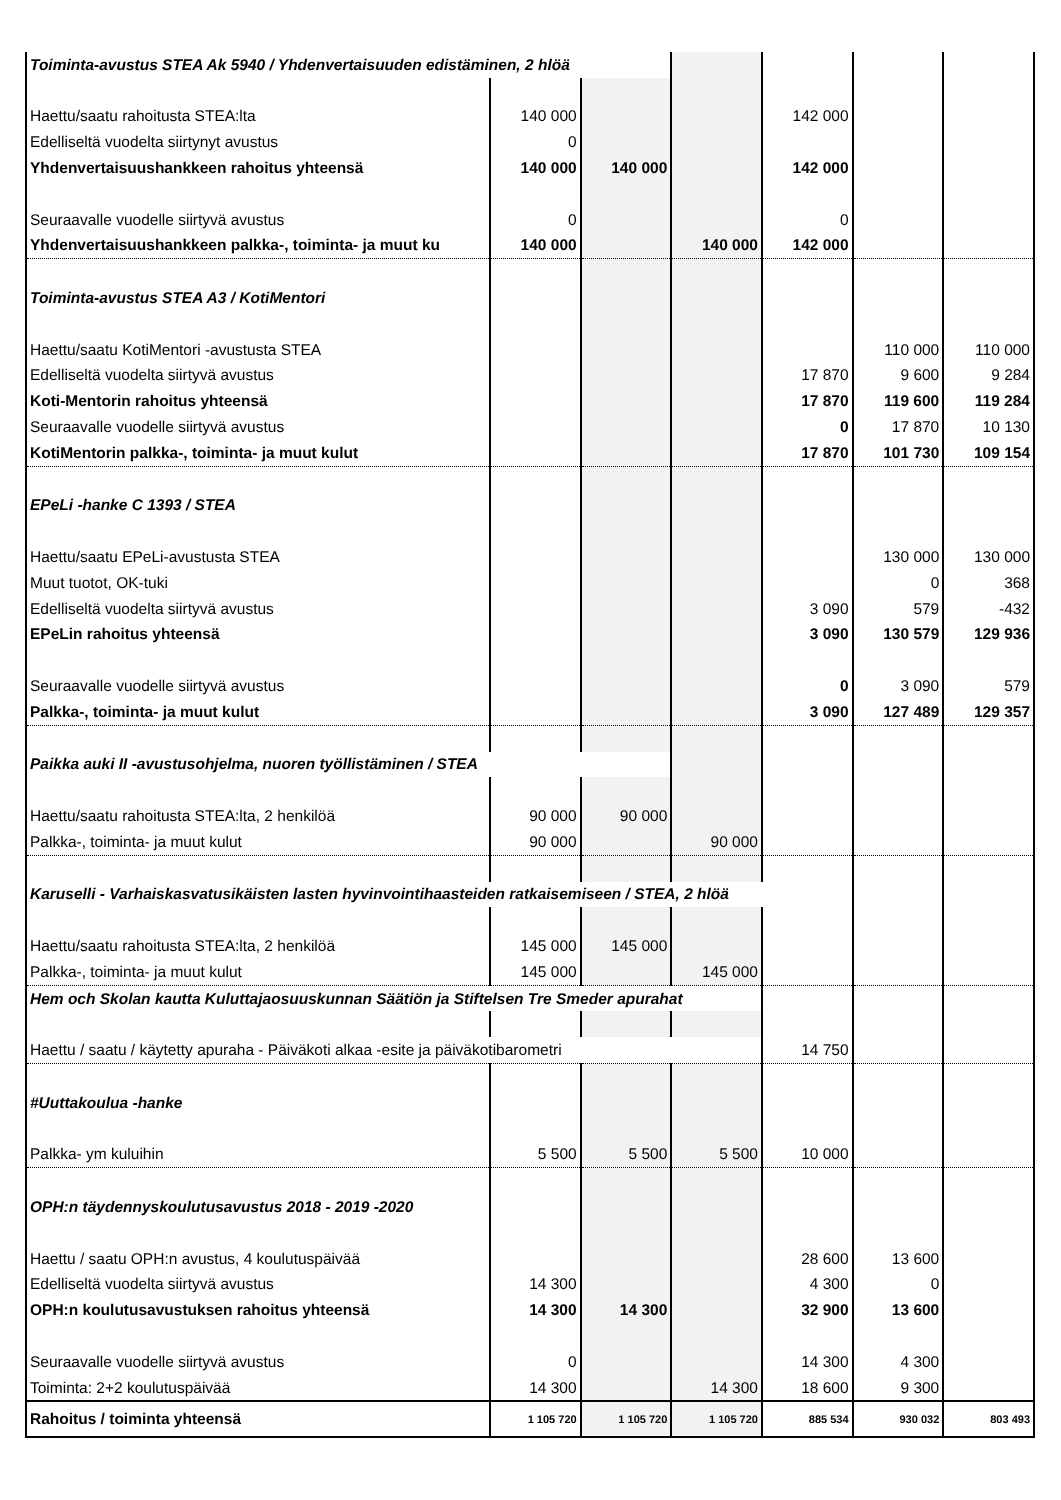| Toiminta-avustus STEA Ak 5940 / Yhdenvertaisuuden edistäminen, 2 hlöä | | | | | | |
| Haettu/saatu rahoitusta STEA:lta | 140 000 | | | 142 000 | | |
| Edelliseltä vuodelta siirtynyt avustus | 0 | | | | | |
| Yhdenvertaisuushankkeen rahoitus yhteensä | 140 000 | 140 000 | | 142 000 | | |
| Seuraavalle vuodelle siirtyvä avustus | 0 | | | 0 | | |
| Yhdenvertaisuushankkeen palkka-, toiminta- ja muut ku | 140 000 | | 140 000 | 142 000 | | |
| Toiminta-avustus STEA A3 / KotiMentori | | | | | | |
| Haettu/saatu KotiMentori -avustusta STEA | | | | | 110 000 | 110 000 |
| Edelliseltä vuodelta siirtyvä avustus | | | | 17 870 | 9 600 | 9 284 |
| Koti-Mentorin rahoitus yhteensä | | | | 17 870 | 119 600 | 119 284 |
| Seuraavalle vuodelle siirtyvä avustus | | | | 0 | 17 870 | 10 130 |
| KotiMentorin palkka-, toiminta- ja muut kulut | | | | 17 870 | 101 730 | 109 154 |
| EPeLi -hanke C 1393 / STEA | | | | | | |
| Haettu/saatu EPeLi-avustusta STEA | | | | | 130 000 | 130 000 |
| Muut tuotot, OK-tuki | | | | | 0 | 368 |
| Edelliseltä vuodelta siirtyvä avustus | | | | 3 090 | 579 | -432 |
| EPeLin rahoitus yhteensä | | | | 3 090 | 130 579 | 129 936 |
| Seuraavalle vuodelle siirtyvä avustus | | | | 0 | 3 090 | 579 |
| Palkka-, toiminta- ja muut kulut | | | | 3 090 | 127 489 | 129 357 |
| Paikka auki II -avustusohjelma, nuoren työllistäminen / STEA | | | | | | |
| Haettu/saatu rahoitusta STEA:lta, 2 henkilöä | 90 000 | 90 000 | | | | |
| Palkka-, toiminta- ja muut kulut | 90 000 | | 90 000 | | | |
| Karuselli - Varhaiskasvatusikäisten lasten hyvinvointihaasteiden ratkaisemiseen / STEA, 2 hlöä | | | | | | |
| Haettu/saatu rahoitusta STEA:lta, 2 henkilöä | 145 000 | 145 000 | | | | |
| Palkka-, toiminta- ja muut kulut | 145 000 | | 145 000 | | | |
| Hem och Skolan kautta Kuluttajaosuuskunnan Säätiön ja Stiftelsen Tre Smeder apurahat | | | | | | |
| Haettu / saatu / käytetty apuraha - Päiväkoti alkaa -esite ja päiväkotibarometri | | | | 14 750 | | |
| #Uuttakoulua -hanke | | | | | | |
| Palkka- ym kuluihin | 5 500 | 5 500 | 5 500 | 10 000 | | |
| OPH:n täydennyskoulutusavustus 2018 - 2019 -2020 | | | | | | |
| Haettu / saatu OPH:n avustus, 4 koulutuspäivää | | | | 28 600 | 13 600 | |
| Edelliseltä vuodelta siirtyvä avustus | 14 300 | | | 4 300 | 0 | |
| OPH:n koulutusavustuksen rahoitus yhteensä | 14 300 | 14 300 | | 32 900 | 13 600 | |
| Seuraavalle vuodelle siirtyvä avustus | 0 | | | 14 300 | 4 300 | |
| Toiminta: 2+2 koulutuspäivää | 14 300 | | 14 300 | 18 600 | 9 300 | |
| Rahoitus / toiminta yhteensä | 1 105 720 | 1 105 720 | 1 105 720 | 885 534 | 930 032 | 803 493 |